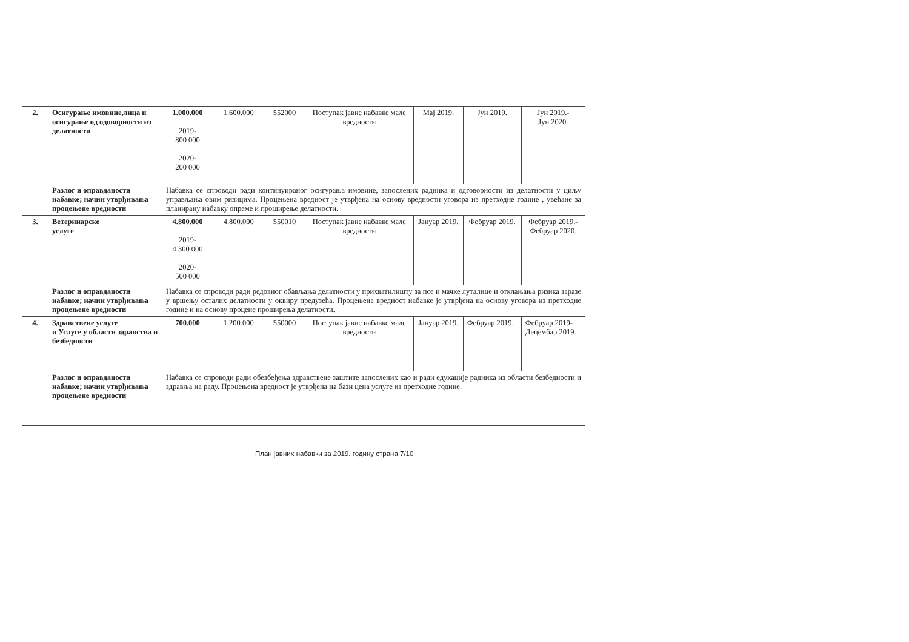| 2. | Осигурање имовине,лица и осигурање од одоворности из делатности | 1.000.000 2019- 800 000 2020- 200 000 | 1.600.000 | 552000 | Поступак јавне набавке мале вредности | Мај 2019. | Јун 2019. | Јун 2019.- Јун 2020. |
| | Разлог и оправданости набавке; начин утврђивања процењене вредности | Набавка се спроводи ради континуираног осигурања имовине, запослених радника и одговорности из делатности у циљу управљања овим ризицима. Процењена вредност је утврђена на основу вредности уговора из претходне године , увећане за планирану набавку опреме и проширење делатности. | | | | | | |
| 3. | Ветеринарске услуге | 4.800.000 2019- 4 300 000 2020- 500 000 | 4.800.000 | 550010 | Поступак јавне набавке мале вредности | Јануар 2019. | Фебруар 2019. | Фебруар 2019.- Фебруар 2020. |
| | Разлог и оправданости набавке; начин утврђивања процењене вредности | Набавка се спроводи ради редовног обављања делатности у прихватилишту за псе и мачке луталице и отклањања ризика заразе у вршењу осталих делатности у оквиру предузећа. Процењена вредност набавке је утврђена на основу уговора из претходне године и на основу процене проширења делатности. | | | | | | |
| 4. | Здравствене услуге и Услуге у области здравства и безбедности | 700.000 | 1.200.000 | 550000 | Поступак јавне набавке мале вредности | Јануар 2019. | Фебруар 2019. | Фебруар 2019- Децембар 2019. |
| | Разлог и оправданости набавке; начин утврђивања процењене вредности | Набавка се спроводи ради обезбеђења здравствене заштите запослених као и ради едукације радника из области безбедности и здравља на раду. Процењена вредност је утврђена на бази цена услуге из претходне године. | | | | | | |
План јавних набавки за 2019. годину страна 7/10